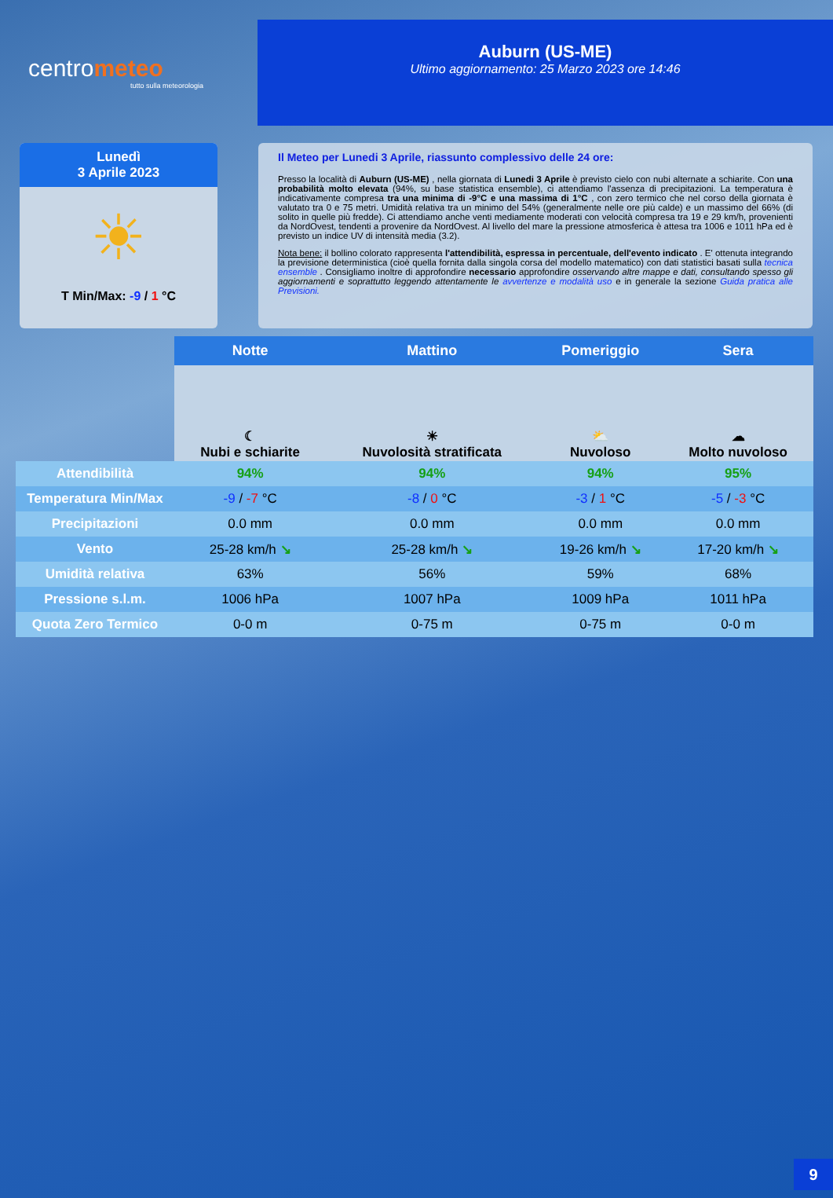centrometeo
tutto sulla meteorologia
Auburn (US-ME)
Ultimo aggiornamento: 25 Marzo 2023 ore 14:46
Lunedì
3 Aprile 2023
☀
T Min/Max: -9 / 1 °C
Il Meteo per Lunedi 3 Aprile, riassunto complessivo delle 24 ore:
Presso la località di Auburn (US-ME) , nella giornata di Lunedi 3 Aprile è previsto cielo con nubi alternate a schiarite. Con una probabilità molto elevata (94%, su base statistica ensemble), ci attendiamo l'assenza di precipitazioni. La temperatura è indicativamente compresa tra una minima di -9°C e una massima di 1°C , con zero termico che nel corso della giornata è valutato tra 0 e 75 metri. Umidità relativa tra un minimo del 54% (generalmente nelle ore più calde) e un massimo del 66% (di solito in quelle più fredde). Ci attendiamo anche venti mediamente moderati con velocità compresa tra 19 e 29 km/h, provenienti da NordOvest, tendenti a provenire da NordOvest. Al livello del mare la pressione atmosferica è attesa tra 1006 e 1011 hPa ed è previsto un indice UV di intensità media (3.2).
Nota bene: il bollino colorato rappresenta l'attendibilità, espressa in percentuale, dell'evento indicato . E' ottenuta integrando la previsione deterministica (cioè quella fornita dalla singola corsa del modello matematico) con dati statistici basati sulla tecnica ensemble . Consigliamo inoltre di approfondire necessario approfondire osservando altre mappe e dati, consultando spesso gli aggiornamenti e soprattutto leggendo attentamente le avvertenze e modalità uso e in generale la sezione Guida pratica alle Previsioni.
| | Notte | Mattino | Pomeriggio | Sera |
| --- | --- | --- | --- | --- |
| | ☾ Nubi e schiarite | ☀ Nuvolosità stratificata | ⛅ Nuvoloso | ☁ Molto nuvoloso |
| Attendibilità | 94% | 94% | 94% | 95% |
| Temperatura Min/Max | -9 / -7 °C | -8 / 0 °C | -3 / 1 °C | -5 / -3 °C |
| Precipitazioni | 0.0 mm | 0.0 mm | 0.0 mm | 0.0 mm |
| Vento | 25-28 km/h ↘ | 25-28 km/h ↘ | 19-26 km/h ↘ | 17-20 km/h ↘ |
| Umidità relativa | 63% | 56% | 59% | 68% |
| Pressione s.l.m. | 1006 hPa | 1007 hPa | 1009 hPa | 1011 hPa |
| Quota Zero Termico | 0-0 m | 0-75 m | 0-75 m | 0-0 m |
9